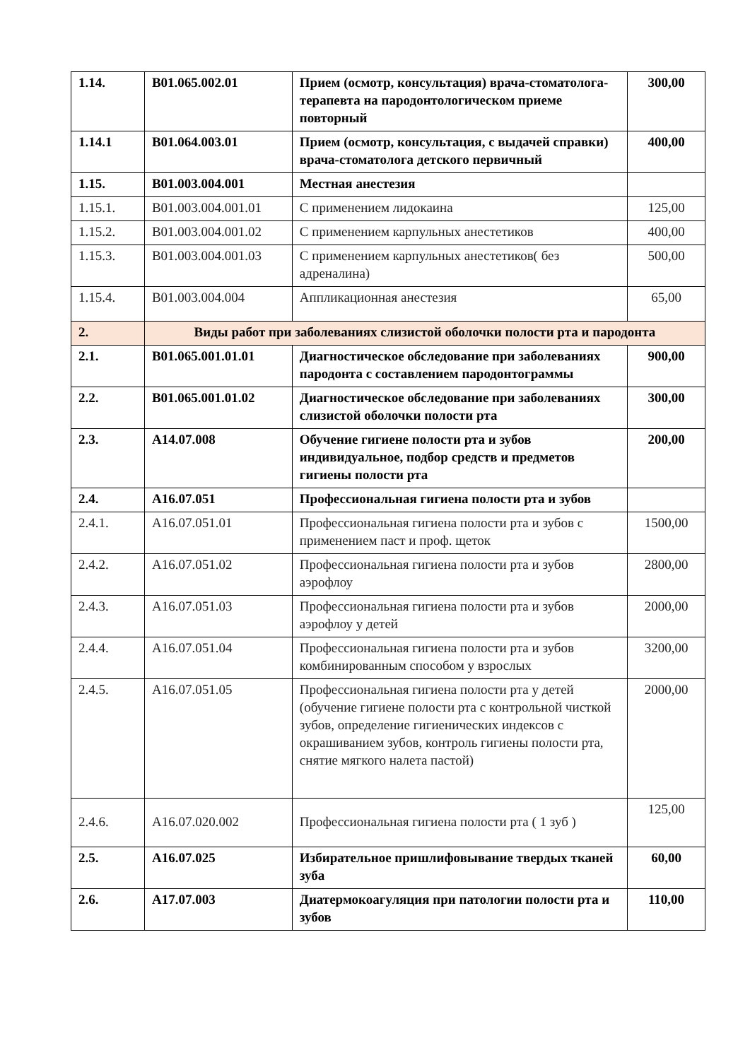| 1.14. | В01.065.002.01 | Прием (осмотр, консультация) врача-стоматолога-терапевта на пародонтологическом приеме повторный | 300,00 |
| 1.14.1 | В01.064.003.01 | Прием (осмотр, консультация, с выдачей справки) врача-стоматолога детского первичный | 400,00 |
| 1.15. | В01.003.004.001 | Местная анестезия | |
| 1.15.1. | В01.003.004.001.01 | С применением лидокаина | 125,00 |
| 1.15.2. | В01.003.004.001.02 | С применением карпульных анестетиков | 400,00 |
| 1.15.3. | В01.003.004.001.03 | С применением карпульных анестетиков( без адреналина) | 500,00 |
| 1.15.4. | В01.003.004.004 | Аппликационная анестезия | 65,00 |
| 2. | Виды работ при заболеваниях слизистой оболочки полости рта и пародонта | | |
| 2.1. | В01.065.001.01.01 | Диагностическое обследование при заболеваниях пародонта с составлением пародонтограммы | 900,00 |
| 2.2. | В01.065.001.01.02 | Диагностическое обследование при заболеваниях слизистой оболочки полости рта | 300,00 |
| 2.3. | А14.07.008 | Обучение гигиене полости рта и зубов индивидуальное, подбор средств и предметов гигиены полости рта | 200,00 |
| 2.4. | А16.07.051 | Профессиональная гигиена полости рта и зубов | |
| 2.4.1. | А16.07.051.01 | Профессиональная гигиена полости рта и зубов с применением паст и проф. щеток | 1500,00 |
| 2.4.2. | А16.07.051.02 | Профессиональная гигиена полости рта и зубов аэрофлоу | 2800,00 |
| 2.4.3. | А16.07.051.03 | Профессиональная гигиена полости рта и зубов аэрофлоу у детей | 2000,00 |
| 2.4.4. | А16.07.051.04 | Профессиональная гигиена полости рта и зубов комбинированным способом у взрослых | 3200,00 |
| 2.4.5. | А16.07.051.05 | Профессиональная гигиена полости рта у детей (обучение гигиене полости рта с контрольной чисткой зубов, определение гигиенических индексов с окрашиванием зубов, контроль гигиены полости рта, снятие мягкого налета пастой) | 2000,00 |
| 2.4.6. | А16.07.020.002 | Профессиональная гигиена полости рта ( 1 зуб ) | 125,00 |
| 2.5. | А16.07.025 | Избирательное пришлифовывание твердых тканей зуба | 60,00 |
| 2.6. | А17.07.003 | Диатермокоагуляция при патологии полости рта и зубов | 110,00 |